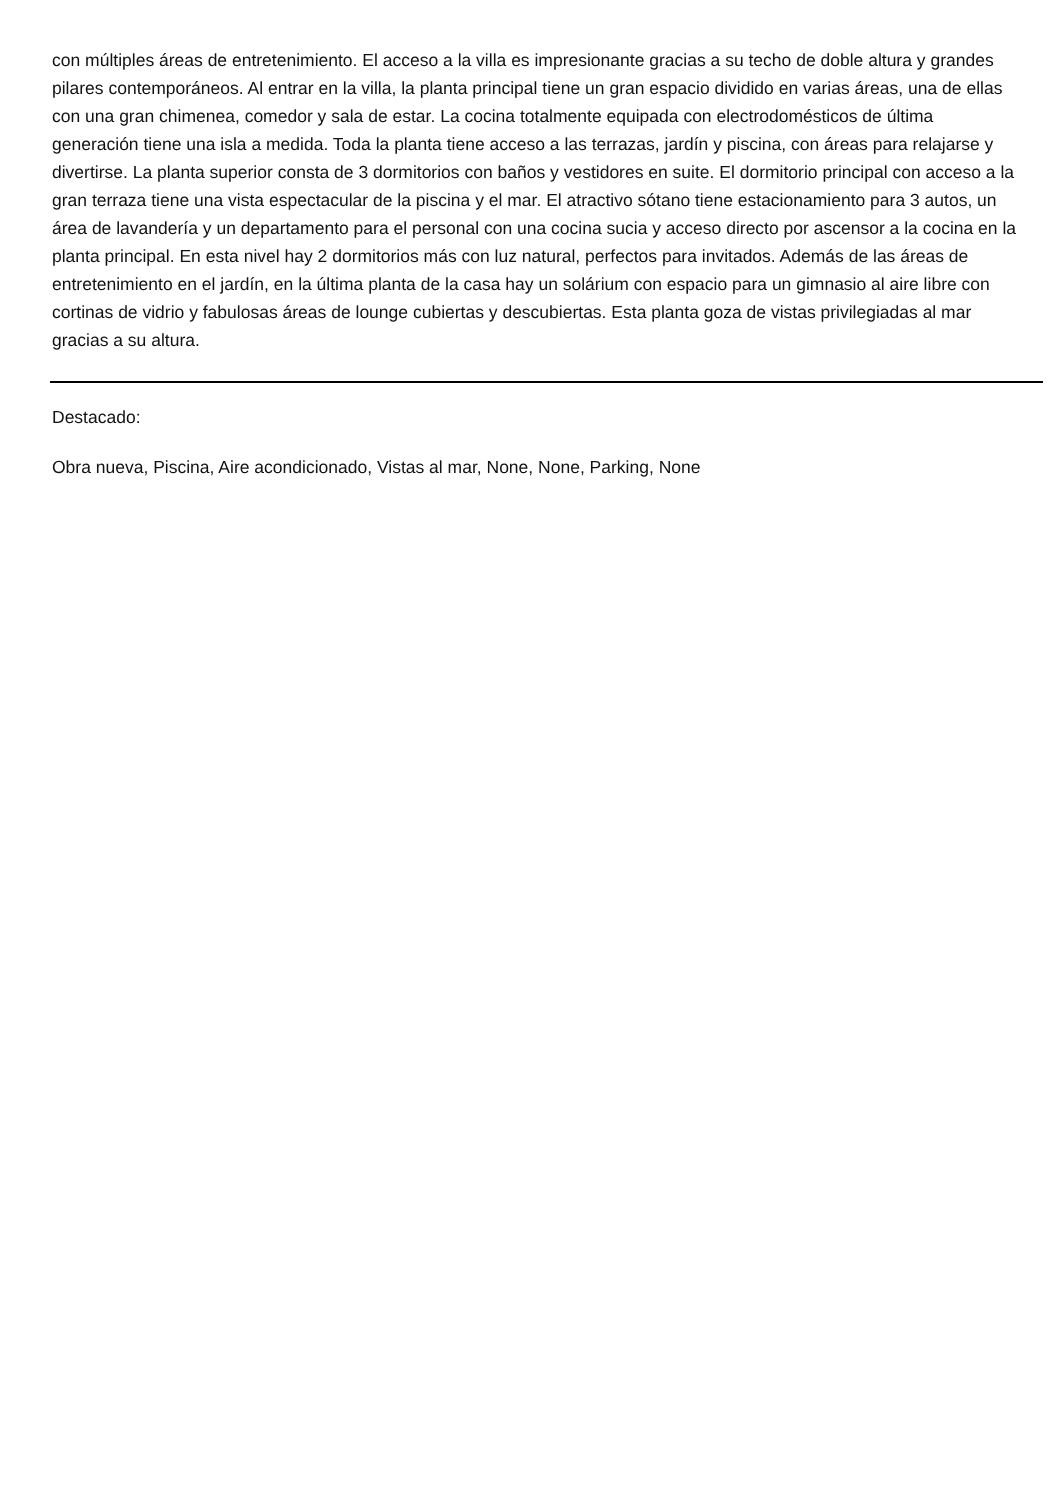con múltiples áreas de entretenimiento. El acceso a la villa es impresionante gracias a su techo de doble altura y grandes pilares contemporáneos. Al entrar en la villa, la planta principal tiene un gran espacio dividido en varias áreas, una de ellas con una gran chimenea, comedor y sala de estar. La cocina totalmente equipada con electrodomésticos de última generación tiene una isla a medida. Toda la planta tiene acceso a las terrazas, jardín y piscina, con áreas para relajarse y divertirse. La planta superior consta de 3 dormitorios con baños y vestidores en suite. El dormitorio principal con acceso a la gran terraza tiene una vista espectacular de la piscina y el mar. El atractivo sótano tiene estacionamiento para 3 autos, un área de lavandería y un departamento para el personal con una cocina sucia y acceso directo por ascensor a la cocina en la planta principal. En esta nivel hay 2 dormitorios más con luz natural, perfectos para invitados. Además de las áreas de entretenimiento en el jardín, en la última planta de la casa hay un solárium con espacio para un gimnasio al aire libre con cortinas de vidrio y fabulosas áreas de lounge cubiertas y descubiertas. Esta planta goza de vistas privilegiadas al mar gracias a su altura.
Destacado:
Obra nueva, Piscina, Aire acondicionado, Vistas al mar, None, None, Parking, None